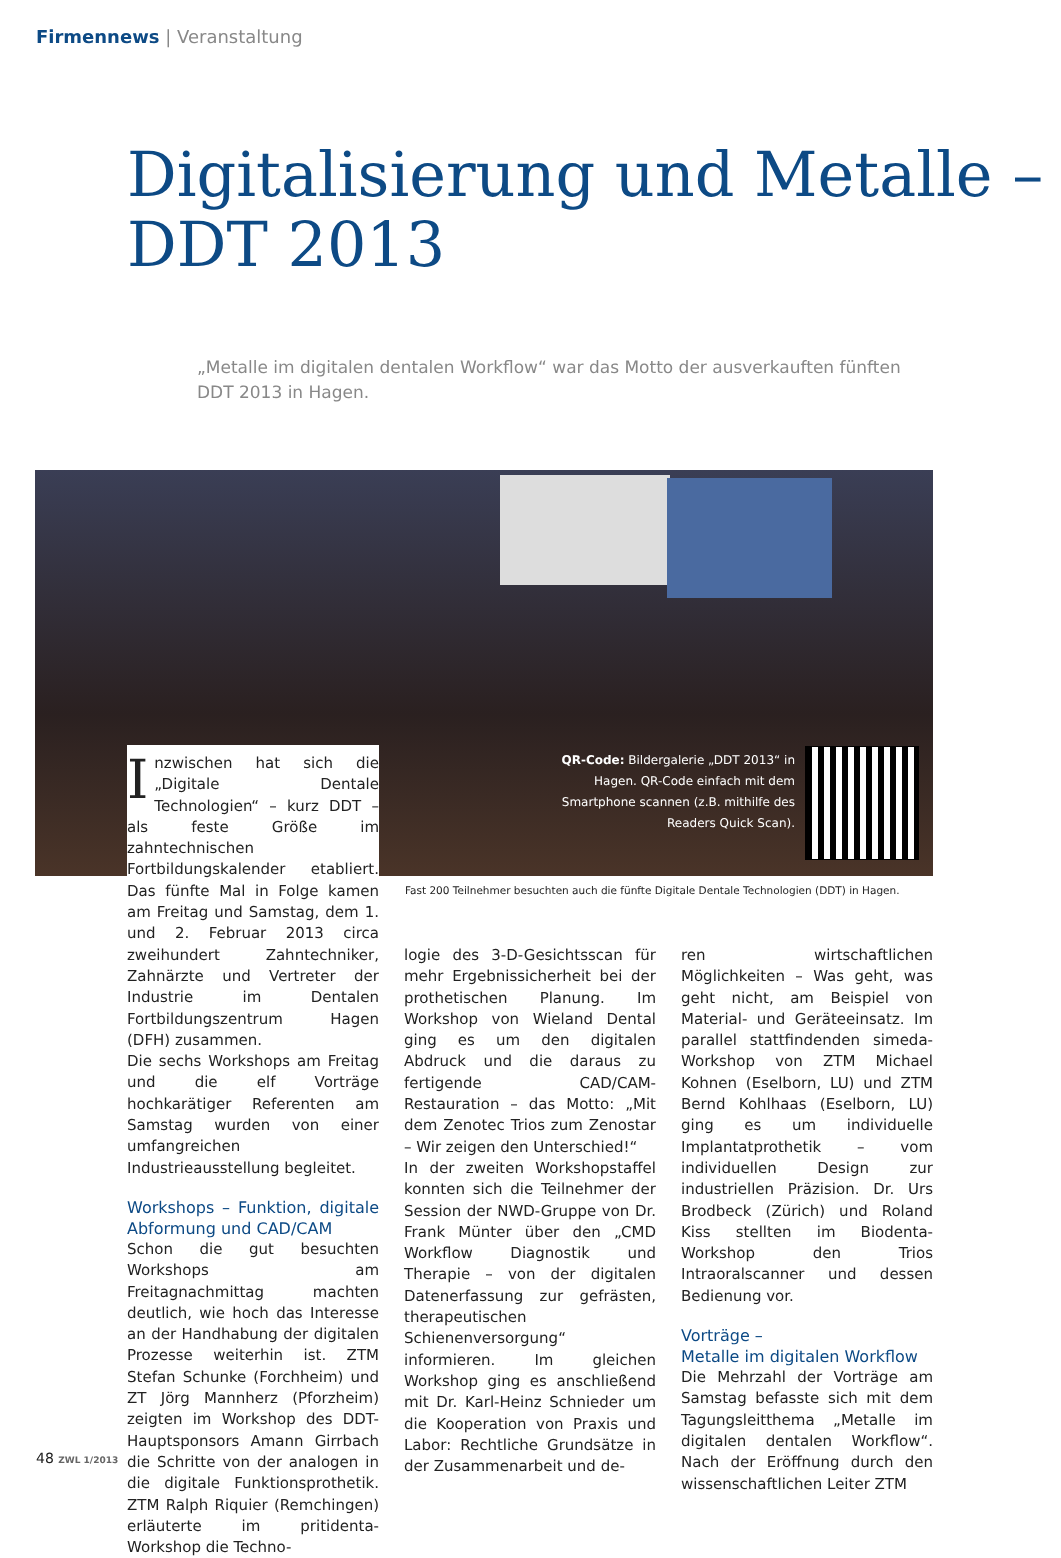Firmennews | Veranstaltung
Digitalisierung und Metalle –
DDT 2013
„Metalle im digitalen dentalen Workflow“ war das Motto der ausverkauften fünften DDT 2013 in Hagen.
QR-Code: Bildergalerie „DDT 2013“ in Hagen. QR-Code einfach mit dem Smartphone scannen (z.B. mithilfe des Readers Quick Scan).
Fast 200 Teilnehmer besuchten auch die fünfte Digitale Dentale Technologien (DDT) in Hagen.
Inzwischen hat sich die „Digitale Dentale Technologien“ – kurz DDT – als feste Größe im zahntechnischen Fortbildungskalender etabliert. Das fünfte Mal in Folge kamen am Freitag und Samstag, dem 1. und 2. Februar 2013 circa zweihundert Zahntechniker, Zahnärzte und Vertreter der Industrie im Dentalen Fortbildungszentrum Hagen (DFH) zusammen.
Die sechs Workshops am Freitag und die elf Vorträge hochkarätiger Referenten am Samstag wurden von einer umfangreichen Industrieausstellung begleitet.
Workshops – Funktion, digitale Abformung und CAD/CAM
Schon die gut besuchten Workshops am Freitagnachmittag machten deutlich, wie hoch das Interesse an der Handhabung der digitalen Prozesse weiterhin ist. ZTM Stefan Schunke (Forchheim) und ZT Jörg Mannherz (Pforzheim) zeigten im Workshop des DDT-Hauptsponsors Amann Girrbach die Schritte von der analogen in die digitale Funktionsprothetik. ZTM Ralph Riquier (Remchingen) erläuterte im pritidenta-Workshop die Techno-
logie des 3-D-Gesichtsscan für mehr Ergebnissicherheit bei der prothetischen Planung. Im Workshop von Wieland Dental ging es um den digitalen Abdruck und die daraus zu fertigende CAD/CAM-Restauration – das Motto: „Mit dem Zenotec Trios zum Zenostar – Wir zeigen den Unterschied!“
In der zweiten Workshopstaffel konnten sich die Teilnehmer der Session der NWD-Gruppe von Dr. Frank Münter über den „CMD Workflow Diagnostik und Therapie – von der digitalen Datenerfassung zur gefrästen, therapeutischen Schienenversorgung“ informieren. Im gleichen Workshop ging es anschließend mit Dr. Karl-Heinz Schnieder um die Kooperation von Praxis und Labor: Rechtliche Grundsätze in der Zusammenarbeit und de-
ren wirtschaftlichen Möglichkeiten – Was geht, was geht nicht, am Beispiel von Material- und Geräteeinsatz. Im parallel stattfindenden simeda-Workshop von ZTM Michael Kohnen (Eselborn, LU) und ZTM Bernd Kohlhaas (Eselborn, LU) ging es um individuelle Implantatprothetik – vom individuellen Design zur industriellen Präzision. Dr. Urs Brodbeck (Zürich) und Roland Kiss stellten im Biodenta-Workshop den Trios Intraoralscanner und dessen Bedienung vor.
Vorträge –
Metalle im digitalen Workflow
Die Mehrzahl der Vorträge am Samstag befasste sich mit dem Tagungsleitthema „Metalle im digitalen dentalen Workflow“. Nach der Eröffnung durch den wissenschaftlichen Leiter ZTM
48 ZWL 1/2013